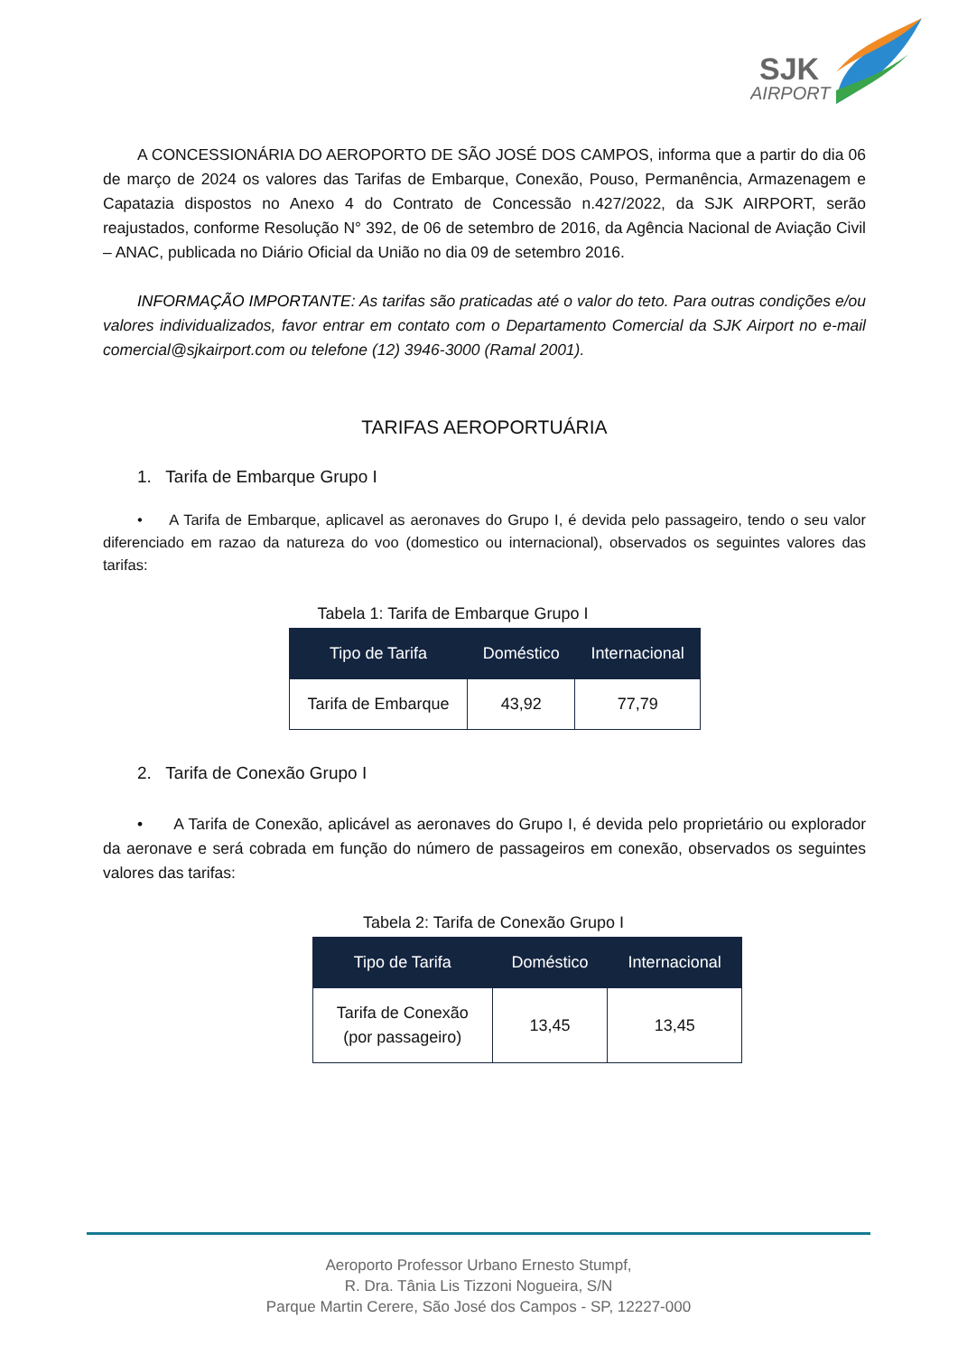SJK
AIRPORT
A CONCESSIONÁRIA DO AEROPORTO DE SÃO JOSÉ DOS CAMPOS, informa que a partir do dia 06 de março de 2024 os valores das Tarifas de Embarque, Conexão, Pouso, Permanência, Armazenagem e Capatazia dispostos no Anexo 4 do Contrato de Concessão n.427/2022, da SJK AIRPORT, serão reajustados, conforme Resolução N° 392, de 06 de setembro de 2016, da Agência Nacional de Aviação Civil – ANAC, publicada no Diário Oficial da União no dia 09 de setembro 2016.
INFORMAÇÃO IMPORTANTE: As tarifas são praticadas até o valor do teto. Para outras condições e/ou valores individualizados, favor entrar em contato com o Departamento Comercial da SJK Airport no e-mail comercial@sjkairport.com ou telefone (12) 3946-3000 (Ramal 2001).
TARIFAS AEROPORTUÁRIA
1. Tarifa de Embarque Grupo I
• A Tarifa de Embarque, aplicavel as aeronaves do Grupo I, é devida pelo passageiro, tendo o seu valor diferenciado em razao da natureza do voo (domestico ou internacional), observados os seguintes valores das tarifas:
Tabela 1: Tarifa de Embarque Grupo I
| Tipo de Tarifa | Doméstico | Internacional |
| --- | --- | --- |
| Tarifa de Embarque | 43,92 | 77,79 |
2. Tarifa de Conexão Grupo I
• A Tarifa de Conexão, aplicável as aeronaves do Grupo I, é devida pelo proprietário ou explorador da aeronave e será cobrada em função do número de passageiros em conexão, observados os seguintes valores das tarifas:
Tabela 2: Tarifa de Conexão Grupo I
| Tipo de Tarifa | Doméstico | Internacional |
| --- | --- | --- |
| Tarifa de Conexão (por passageiro) | 13,45 | 13,45 |
Aeroporto Professor Urbano Ernesto Stumpf,
R. Dra. Tânia Lis Tizzoni Nogueira, S/N
Parque Martin Cerere, São José dos Campos - SP, 12227-000